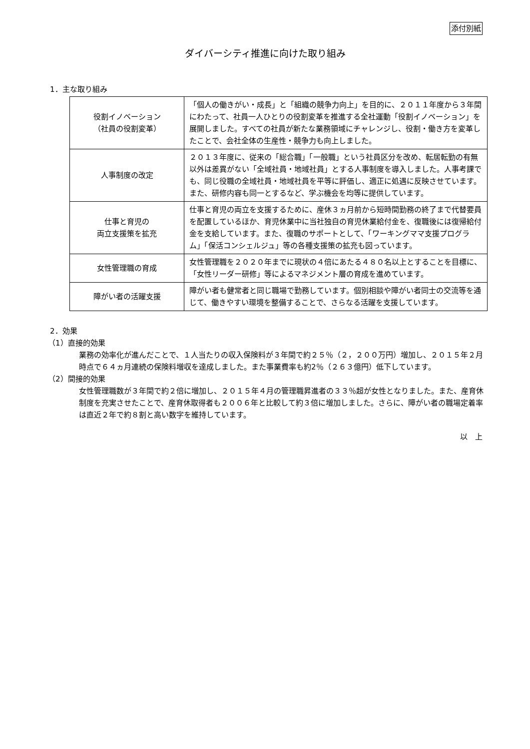添付別紙
ダイバーシティ推進に向けた取り組み
1．主な取り組み
| 役割イノベーション （社員の役割変革） | 「個人の働きがい・成長」と「組織の競争力向上」を目的に、２０１１年度から３年間にわたって、社員一人ひとりの役割変革を推進する全社運動「役割イノベーション」を展開しました。すべての社員が新たな業務領域にチャレンジし、役割・働き方を変革したことで、会社全体の生産性・競争力も向上しました。 |
| 人事制度の改定 | ２０１３年度に、従来の「総合職」「一般職」という社員区分を改め、転居転勤の有無以外は差異がない「全域社員・地域社員」とする人事制度を導入しました。人事考課でも、同じ役職の全域社員・地域社員を平等に評価し、適正に処遇に反映させています。また、研修内容も同一とするなど、学ぶ機会を均等に提供しています。 |
| 仕事と育児の 両立支援策を拡充 | 仕事と育児の両立を支援するために、産休３ヵ月前から短時間勤務の終了まで代替要員を配置しているほか、育児休業中に当社独自の育児休業給付金を、復職後には復帰給付金を支給しています。また、復職のサポートとして、「ワーキングママ支援プログラム」「保活コンシェルジュ」等の各種支援策の拡充も図っています。 |
| 女性管理職の育成 | 女性管理職を２０２０年までに現状の４倍にあたる４８０名以上とすることを目標に、「女性リーダー研修」等によるマネジメント層の育成を進めています。 |
| 障がい者の活躍支援 | 障がい者も健常者と同じ職場で勤務しています。個別相談や障がい者同士の交流等を通じて、働きやすい環境を整備することで、さらなる活躍を支援しています。 |
2．効果
（1）直接的効果
業務の効率化が進んだことで、１人当たりの収入保険料が３年間で約２５％（２，２００万円）増加し、２０１５年２月時点で６４ヵ月連続の保険料増収を達成しました。また事業費率も約2％（２６３億円）低下しています。
（2）間接的効果
女性管理職数が３年間で約２倍に増加し、２０１５年４月の管理職昇進者の３３％超が女性となりました。また、産育休制度を充実させたことで、産育休取得者も２００６年と比較して約３倍に増加しました。さらに、障がい者の職場定着率は直近２年で約８割と高い数字を維持しています。
以　上